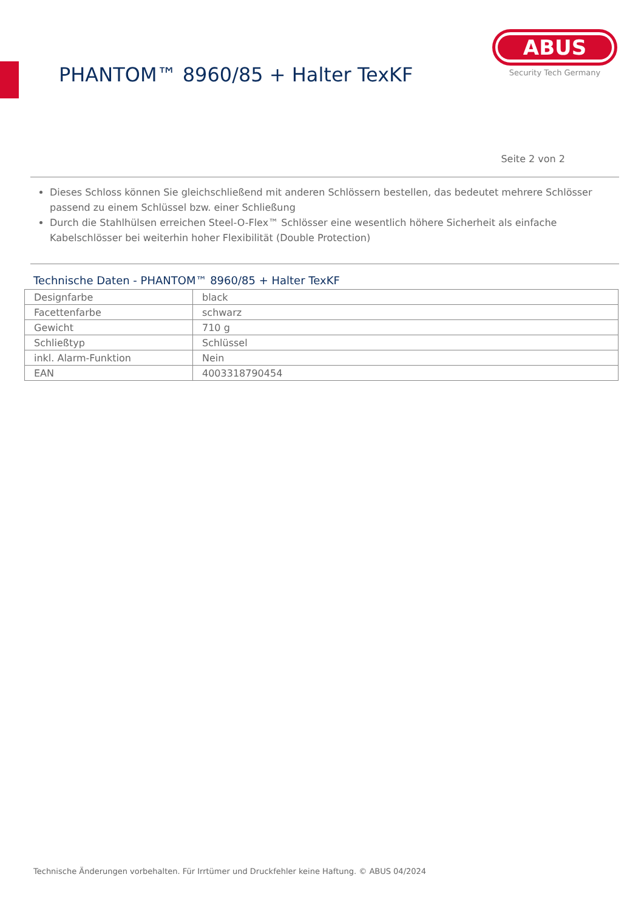PHANTOM™ 8960/85 + Halter TexKF
ABUS
Security Tech Germany
Seite 2 von 2
Dieses Schloss können Sie gleichschließend mit anderen Schlössern bestellen, das bedeutet mehrere Schlösser passend zu einem Schlüssel bzw. einer Schließung
Durch die Stahlhülsen erreichen Steel-O-Flex™ Schlösser eine wesentlich höhere Sicherheit als einfache Kabelschlösser bei weiterhin hoher Flexibilität (Double Protection)
Technische Daten - PHANTOM™ 8960/85 + Halter TexKF
| Designfarbe | black |
| Facettenfarbe | schwarz |
| Gewicht | 710 g |
| Schließtyp | Schlüssel |
| inkl. Alarm-Funktion | Nein |
| EAN | 4003318790454 |
Technische Änderungen vorbehalten. Für Irrtümer und Druckfehler keine Haftung. © ABUS 04/2024